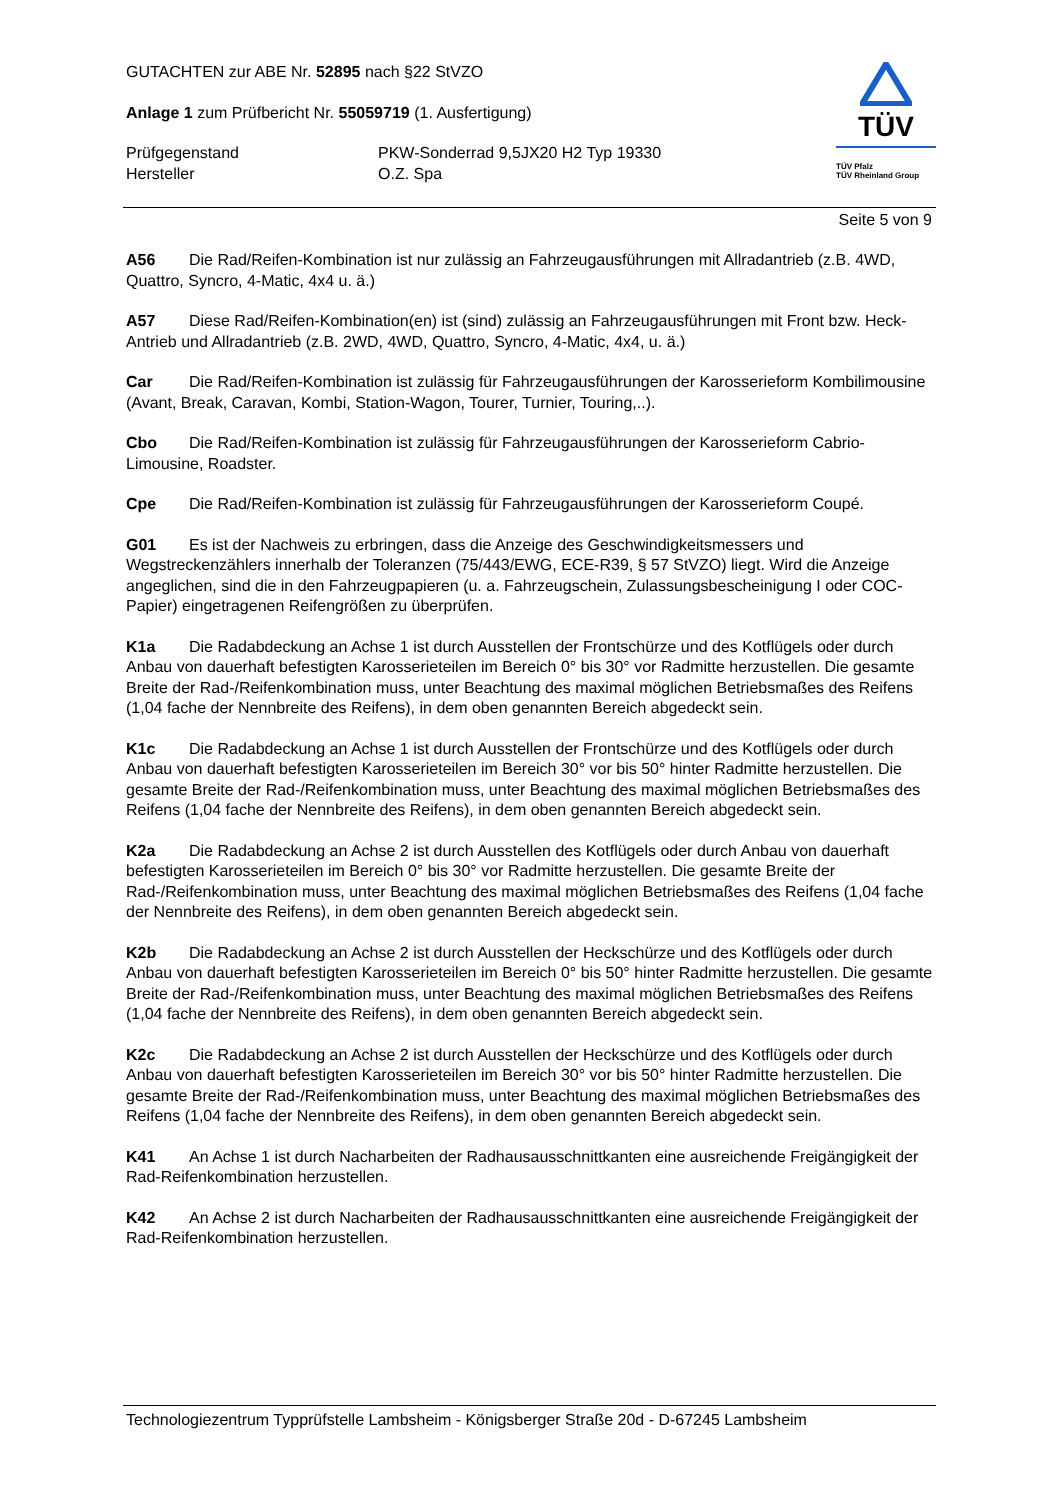GUTACHTEN zur ABE Nr. 52895 nach §22 StVZO
Anlage 1 zum Prüfbericht Nr. 55059719 (1. Ausfertigung)
Prüfgegenstand PKW-Sonderrad 9,5JX20 H2 Typ 19330
Hersteller O.Z. Spa
TÜV
TÜV Pfalz
TÜV Rheinland Group
Seite 5 von 9
A56 Die Rad/Reifen-Kombination ist nur zulässig an Fahrzeugausführungen mit Allradantrieb (z.B. 4WD, Quattro, Syncro, 4-Matic, 4x4 u. ä.)
A57 Diese Rad/Reifen-Kombination(en) ist (sind) zulässig an Fahrzeugausführungen mit Front bzw. Heck-Antrieb und Allradantrieb (z.B. 2WD, 4WD, Quattro, Syncro, 4-Matic, 4x4, u. ä.)
Car Die Rad/Reifen-Kombination ist zulässig für Fahrzeugausführungen der Karosserieform Kombilimousine (Avant, Break, Caravan, Kombi, Station-Wagon, Tourer, Turnier, Touring,..).
Cbo Die Rad/Reifen-Kombination ist zulässig für Fahrzeugausführungen der Karosserieform Cabrio-Limousine, Roadster.
Cpe Die Rad/Reifen-Kombination ist zulässig für Fahrzeugausführungen der Karosserieform Coupé.
G01 Es ist der Nachweis zu erbringen, dass die Anzeige des Geschwindigkeitsmessers und Wegstreckenzählers innerhalb der Toleranzen (75/443/EWG, ECE-R39, § 57 StVZO) liegt. Wird die Anzeige angeglichen, sind die in den Fahrzeugpapieren (u. a. Fahrzeugschein, Zulassungsbescheinigung I oder COC-Papier) eingetragenen Reifengrößen zu überprüfen.
K1a Die Radabdeckung an Achse 1 ist durch Ausstellen der Frontschürze und des Kotflügels oder durch Anbau von dauerhaft befestigten Karosserieteilen im Bereich 0° bis 30° vor Radmitte herzustellen. Die gesamte Breite der Rad-/Reifenkombination muss, unter Beachtung des maximal möglichen Betriebsmaßes des Reifens (1,04 fache der Nennbreite des Reifens), in dem oben genannten Bereich abgedeckt sein.
K1c Die Radabdeckung an Achse 1 ist durch Ausstellen der Frontschürze und des Kotflügels oder durch Anbau von dauerhaft befestigten Karosserieteilen im Bereich 30° vor bis 50° hinter Radmitte herzustellen. Die gesamte Breite der Rad-/Reifenkombination muss, unter Beachtung des maximal möglichen Betriebsmaßes des Reifens (1,04 fache der Nennbreite des Reifens), in dem oben genannten Bereich abgedeckt sein.
K2a Die Radabdeckung an Achse 2 ist durch Ausstellen des Kotflügels oder durch Anbau von dauerhaft befestigten Karosserieteilen im Bereich 0° bis 30° vor Radmitte herzustellen. Die gesamte Breite der Rad-/Reifenkombination muss, unter Beachtung des maximal möglichen Betriebsmaßes des Reifens (1,04 fache der Nennbreite des Reifens), in dem oben genannten Bereich abgedeckt sein.
K2b Die Radabdeckung an Achse 2 ist durch Ausstellen der Heckschürze und des Kotflügels oder durch Anbau von dauerhaft befestigten Karosserieteilen im Bereich 0° bis 50° hinter Radmitte herzustellen. Die gesamte Breite der Rad-/Reifenkombination muss, unter Beachtung des maximal möglichen Betriebsmaßes des Reifens (1,04 fache der Nennbreite des Reifens), in dem oben genannten Bereich abgedeckt sein.
K2c Die Radabdeckung an Achse 2 ist durch Ausstellen der Heckschürze und des Kotflügels oder durch Anbau von dauerhaft befestigten Karosserieteilen im Bereich 30° vor bis 50° hinter Radmitte herzustellen. Die gesamte Breite der Rad-/Reifenkombination muss, unter Beachtung des maximal möglichen Betriebsmaßes des Reifens (1,04 fache der Nennbreite des Reifens), in dem oben genannten Bereich abgedeckt sein.
K41 An Achse 1 ist durch Nacharbeiten der Radhausausschnittkanten eine ausreichende Freigängigkeit der Rad-Reifenkombination herzustellen.
K42 An Achse 2 ist durch Nacharbeiten der Radhausausschnittkanten eine ausreichende Freigängigkeit der Rad-Reifenkombination herzustellen.
Technologiezentrum Typprüfstelle Lambsheim - Königsberger Straße 20d - D-67245 Lambsheim